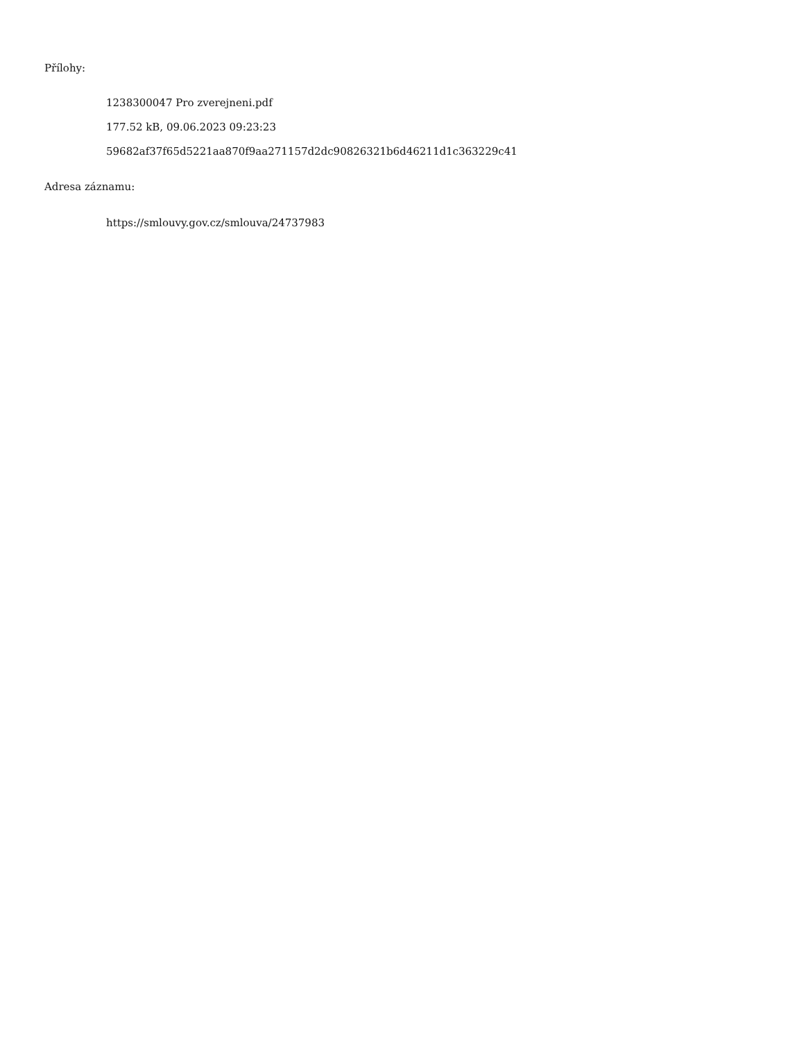Přílohy:
1238300047 Pro zverejneni.pdf
177.52 kB, 09.06.2023 09:23:23
59682af37f65d5221aa870f9aa271157d2dc90826321b6d46211d1c363229c41
Adresa záznamu:
https://smlouvy.gov.cz/smlouva/24737983